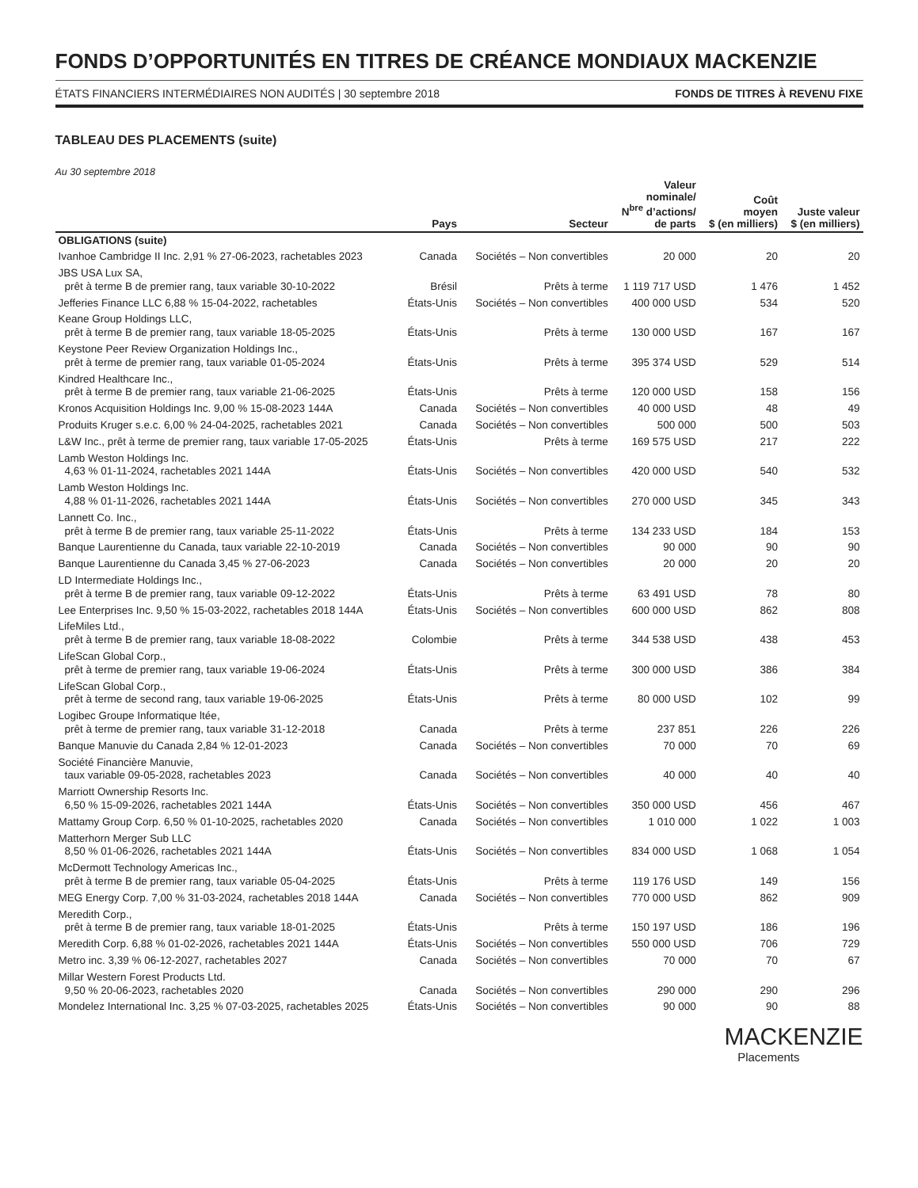FONDS D’OPPORTUNITÉS EN TITRES DE CRÉANCE MONDIAUX MACKENZIE
ÉTATS FINANCIERS INTERMÉDIAIRES NON AUDITÉS | 30 septembre 2018 FONDS DE TITRES À REVENU FIXE
TABLEAU DES PLACEMENTS (suite)
Au 30 septembre 2018
| | Pays | Secteur | Valeur nominale/ N<sup>bre</sup> d’actions/ de parts | Coût moyen $ (en milliers) | Juste valeur $ (en milliers) |
| --- | --- | --- | --- | --- | --- |
| OBLIGATIONS (suite) | | | | | |
| Ivanhoe Cambridge II Inc. 2,91 % 27-06-2023, rachetables 2023 | Canada | Sociétés – Non convertibles | 20 000 | 20 | 20 |
| JBS USA Lux SA, prêt à terme B de premier rang, taux variable 30-10-2022 | Brésil | Prêts à terme | 1 119 717 USD | 1 476 | 1 452 |
| Jefferies Finance LLC 6,88 % 15-04-2022, rachetables | États-Unis | Sociétés – Non convertibles | 400 000 USD | 534 | 520 |
| Keane Group Holdings LLC, prêt à terme B de premier rang, taux variable 18-05-2025 | États-Unis | Prêts à terme | 130 000 USD | 167 | 167 |
| Keystone Peer Review Organization Holdings Inc., prêt à terme de premier rang, taux variable 01-05-2024 | États-Unis | Prêts à terme | 395 374 USD | 529 | 514 |
| Kindred Healthcare Inc., prêt à terme B de premier rang, taux variable 21-06-2025 | États-Unis | Prêts à terme | 120 000 USD | 158 | 156 |
| Kronos Acquisition Holdings Inc. 9,00 % 15-08-2023 144A | Canada | Sociétés – Non convertibles | 40 000 USD | 48 | 49 |
| Produits Kruger s.e.c. 6,00 % 24-04-2025, rachetables 2021 | Canada | Sociétés – Non convertibles | 500 000 | 500 | 503 |
| L&W Inc., prêt à terme de premier rang, taux variable 17-05-2025 | États-Unis | Prêts à terme | 169 575 USD | 217 | 222 |
| Lamb Weston Holdings Inc. 4,63 % 01-11-2024, rachetables 2021 144A | États-Unis | Sociétés – Non convertibles | 420 000 USD | 540 | 532 |
| Lamb Weston Holdings Inc. 4,88 % 01-11-2026, rachetables 2021 144A | États-Unis | Sociétés – Non convertibles | 270 000 USD | 345 | 343 |
| Lannett Co. Inc., prêt à terme B de premier rang, taux variable 25-11-2022 | États-Unis | Prêts à terme | 134 233 USD | 184 | 153 |
| Banque Laurentienne du Canada, taux variable 22-10-2019 | Canada | Sociétés – Non convertibles | 90 000 | 90 | 90 |
| Banque Laurentienne du Canada 3,45 % 27-06-2023 | Canada | Sociétés – Non convertibles | 20 000 | 20 | 20 |
| LD Intermediate Holdings Inc., prêt à terme B de premier rang, taux variable 09-12-2022 | États-Unis | Prêts à terme | 63 491 USD | 78 | 80 |
| Lee Enterprises Inc. 9,50 % 15-03-2022, rachetables 2018 144A | États-Unis | Sociétés – Non convertibles | 600 000 USD | 862 | 808 |
| LifeMiles Ltd., prêt à terme B de premier rang, taux variable 18-08-2022 | Colombie | Prêts à terme | 344 538 USD | 438 | 453 |
| LifeScan Global Corp., prêt à terme de premier rang, taux variable 19-06-2024 | États-Unis | Prêts à terme | 300 000 USD | 386 | 384 |
| LifeScan Global Corp., prêt à terme de second rang, taux variable 19-06-2025 | États-Unis | Prêts à terme | 80 000 USD | 102 | 99 |
| Logibec Groupe Informatique ltée, prêt à terme de premier rang, taux variable 31-12-2018 | Canada | Prêts à terme | 237 851 | 226 | 226 |
| Banque Manuvie du Canada 2,84 % 12-01-2023 | Canada | Sociétés – Non convertibles | 70 000 | 70 | 69 |
| Société Financière Manuvie, taux variable 09-05-2028, rachetables 2023 | Canada | Sociétés – Non convertibles | 40 000 | 40 | 40 |
| Marriott Ownership Resorts Inc. 6,50 % 15-09-2026, rachetables 2021 144A | États-Unis | Sociétés – Non convertibles | 350 000 USD | 456 | 467 |
| Mattamy Group Corp. 6,50 % 01-10-2025, rachetables 2020 | Canada | Sociétés – Non convertibles | 1 010 000 | 1 022 | 1 003 |
| Matterhorn Merger Sub LLC 8,50 % 01-06-2026, rachetables 2021 144A | États-Unis | Sociétés – Non convertibles | 834 000 USD | 1 068 | 1 054 |
| McDermott Technology Americas Inc., prêt à terme B de premier rang, taux variable 05-04-2025 | États-Unis | Prêts à terme | 119 176 USD | 149 | 156 |
| MEG Energy Corp. 7,00 % 31-03-2024, rachetables 2018 144A | Canada | Sociétés – Non convertibles | 770 000 USD | 862 | 909 |
| Meredith Corp., prêt à terme B de premier rang, taux variable 18-01-2025 | États-Unis | Prêts à terme | 150 197 USD | 186 | 196 |
| Meredith Corp. 6,88 % 01-02-2026, rachetables 2021 144A | États-Unis | Sociétés – Non convertibles | 550 000 USD | 706 | 729 |
| Metro inc. 3,39 % 06-12-2027, rachetables 2027 | Canada | Sociétés – Non convertibles | 70 000 | 70 | 67 |
| Millar Western Forest Products Ltd. 9,50 % 20-06-2023, rachetables 2020 | Canada | Sociétés – Non convertibles | 290 000 | 290 | 296 |
| Mondelez International Inc. 3,25 % 07-03-2025, rachetables 2025 | États-Unis | Sociétés – Non convertibles | 90 000 | 90 | 88 |
MACKENZIE
Placements